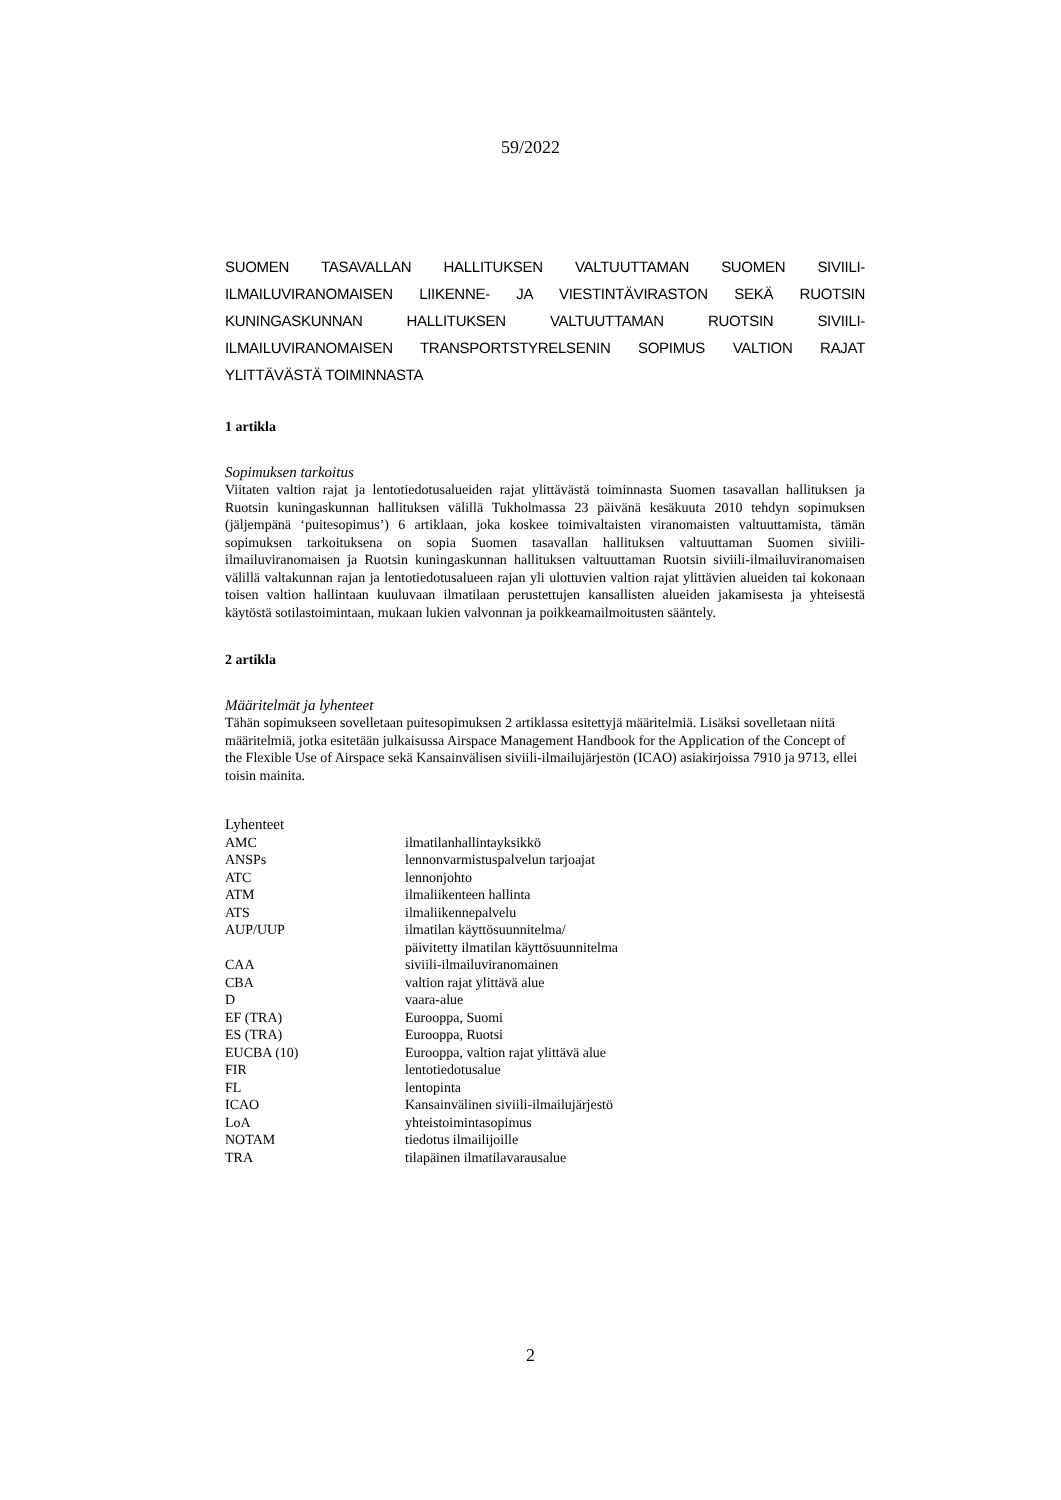59/2022
SUOMEN TASAVALLAN HALLITUKSEN VALTUUTTAMAN SUOMEN SIVIILI-ILMAILUVIRANOMAISEN LIIKENNE- JA VIESTINTÄVIRASTON SEKÄ RUOTSIN KUNINGASKUNNAN HALLITUKSEN VALTUUTTAMAN RUOTSIN SIVIILI-ILMAILUVIRANOMAISEN TRANSPORTSTYRELSENIN SOPIMUS VALTION RAJAT YLITTÄVÄSTÄ TOIMINNASTA
1 artikla
Sopimuksen tarkoitus
Viitaten valtion rajat ja lentotiedotusalueiden rajat ylittävästä toiminnasta Suomen tasavallan hallituksen ja Ruotsin kuningaskunnan hallituksen välillä Tukholmassa 23 päivänä kesäkuuta 2010 tehdyn sopimuksen (jäljempänä ‘puitesopimus’) 6 artiklaan, joka koskee toimivaltaisten viranomaisten valtuuttamista, tämän sopimuksen tarkoituksena on sopia Suomen tasavallan hallituksen valtuuttaman Suomen siviili-ilmailuviranomaisen ja Ruotsin kuningaskunnan hallituksen valtuuttaman Ruotsin siviili-ilmailuviranomaisen välillä valtakunnan rajan ja lentotiedotusalueen rajan yli ulottuvien valtion rajat ylittävien alueiden tai kokonaan toisen valtion hallintaan kuuluvaan ilmatilaan perustettujen kansallisten alueiden jakamisesta ja yhteisestä käytöstä sotilastoimintaan, mukaan lukien valvonnan ja poikkeamailmoitusten sääntely.
2 artikla
Määritelmät ja lyhenteet
Tähän sopimukseen sovelletaan puitesopimuksen 2 artiklassa esitettyjä määritelmiä. Lisäksi sovelletaan niitä määritelmiä, jotka esitetään julkaisussa Airspace Management Handbook for the Application of the Concept of the Flexible Use of Airspace sekä Kansainvälisen siviili-ilmailujärjestön (ICAO) asiakirjoissa 7910 ja 9713, ellei toisin mainita.
Lyhenteet
| AMC | ilmatilanhallintayksikkö |
| ANSPs | lennonvarmistuspalvelun tarjoajat |
| ATC | lennonjohto |
| ATM | ilmaliikenteen hallinta |
| ATS | ilmaliikennepalvelu |
| AUP/UUP | ilmatilan käyttösuunnitelma/ päivitetty ilmatilan käyttösuunnitelma |
| CAA | siviili-ilmailuviranomainen |
| CBA | valtion rajat ylittävä alue |
| D | vaara-alue |
| EF (TRA) | Eurooppa, Suomi |
| ES (TRA) | Eurooppa, Ruotsi |
| EUCBA (10) | Eurooppa, valtion rajat ylittävä alue |
| FIR | lentotiedotusalue |
| FL | lentopinta |
| ICAO | Kansainvälinen siviili-ilmailujärjestö |
| LoA | yhteistoimintasopimus |
| NOTAM | tiedotus ilmailijoille |
| TRA | tilapäinen ilmatilavarausalue |
2